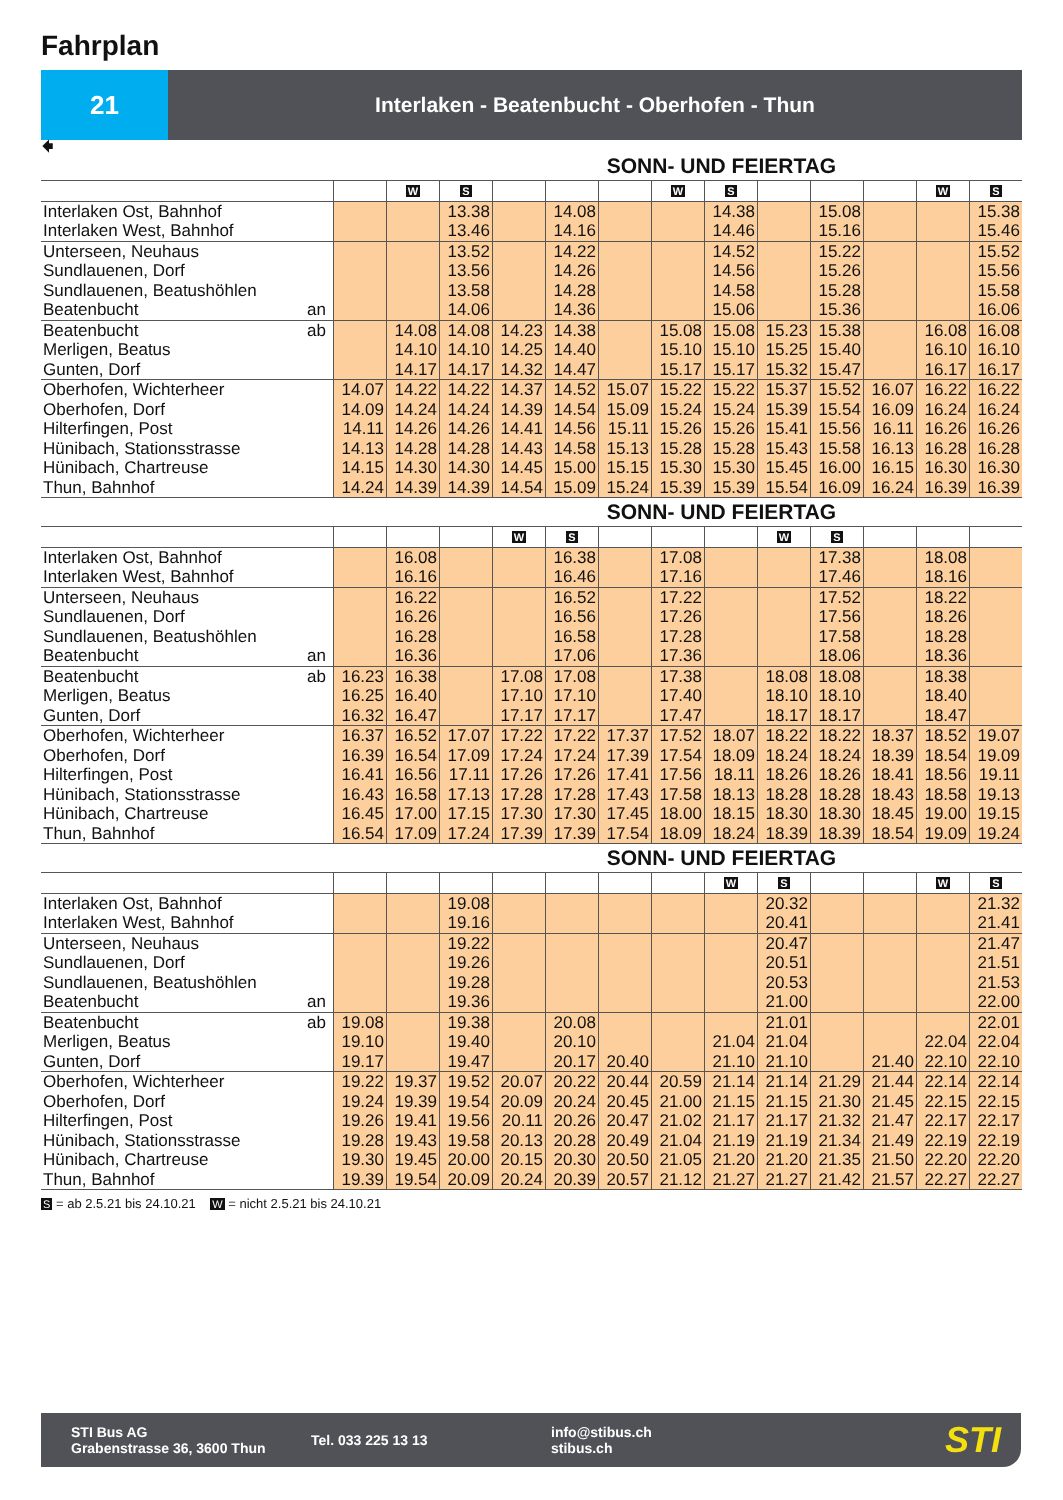Fahrplan
21
Interlaken - Beatenbucht - Oberhofen - Thun
🠸
SONN- UND FEIERTAG
| | | | W | S | | | | W | S | | | | W | S |
| Interlaken Ost, Bahnhof Interlaken West, Bahnhof | | | | 13.38 13.46 | | 14.08 14.16 | | | 14.38 14.46 | | 15.08 15.16 | | | 15.38 15.46 |
| Unterseen, Neuhaus Sundlauenen, Dorf Sundlauenen, Beatushöhlen Beatenbucht | an | | | 13.52 13.56 13.58 14.06 | | 14.22 14.26 14.28 14.36 | | | 14.52 14.56 14.58 15.06 | | 15.22 15.26 15.28 15.36 | | | 15.52 15.56 15.58 16.06 |
| Beatenbucht Merligen, Beatus Gunten, Dorf | ab | | 14.08 14.10 14.17 | 14.08 14.10 14.17 | 14.23 14.25 14.32 | 14.38 14.40 14.47 | | 15.08 15.10 15.17 | 15.08 15.10 15.17 | 15.23 15.25 15.32 | 15.38 15.40 15.47 | | 16.08 16.10 16.17 | 16.08 16.10 16.17 |
| Oberhofen, Wichterheer Oberhofen, Dorf Hilterfingen, Post Hünibach, Stationsstrasse Hünibach, Chartreuse Thun, Bahnhof | | 14.07 14.09 14.11 14.13 14.15 14.24 | 14.22 14.24 14.26 14.28 14.30 14.39 | 14.22 14.24 14.26 14.28 14.30 14.39 | 14.37 14.39 14.41 14.43 14.45 14.54 | 14.52 14.54 14.56 14.58 15.00 15.09 | 15.07 15.09 15.11 15.13 15.15 15.24 | 15.22 15.24 15.26 15.28 15.30 15.39 | 15.22 15.24 15.26 15.28 15.30 15.39 | 15.37 15.39 15.41 15.43 15.45 15.54 | 15.52 15.54 15.56 15.58 16.00 16.09 | 16.07 16.09 16.11 16.13 16.15 16.24 | 16.22 16.24 16.26 16.28 16.30 16.39 | 16.22 16.24 16.26 16.28 16.30 16.39 |
SONN- UND FEIERTAG
| | | | | | W | S | | | | W | S | | | |
| Interlaken Ost, Bahnhof Interlaken West, Bahnhof | | | 16.08 16.16 | | | 16.38 16.46 | | 17.08 17.16 | | | 17.38 17.46 | | 18.08 18.16 | |
| Unterseen, Neuhaus Sundlauenen, Dorf Sundlauenen, Beatushöhlen Beatenbucht | an | | 16.22 16.26 16.28 16.36 | | | 16.52 16.56 16.58 17.06 | | 17.22 17.26 17.28 17.36 | | | 17.52 17.56 17.58 18.06 | | 18.22 18.26 18.28 18.36 | |
| Beatenbucht Merligen, Beatus Gunten, Dorf | ab | 16.23 16.25 16.32 | 16.38 16.40 16.47 | | 17.08 17.10 17.17 | 17.08 17.10 17.17 | | 17.38 17.40 17.47 | | 18.08 18.10 18.17 | 18.08 18.10 18.17 | | 18.38 18.40 18.47 | |
| Oberhofen, Wichterheer Oberhofen, Dorf Hilterfingen, Post Hünibach, Stationsstrasse Hünibach, Chartreuse Thun, Bahnhof | | 16.37 16.39 16.41 16.43 16.45 16.54 | 16.52 16.54 16.56 16.58 17.00 17.09 | 17.07 17.09 17.11 17.13 17.15 17.24 | 17.22 17.24 17.26 17.28 17.30 17.39 | 17.22 17.24 17.26 17.28 17.30 17.39 | 17.37 17.39 17.41 17.43 17.45 17.54 | 17.52 17.54 17.56 17.58 18.00 18.09 | 18.07 18.09 18.11 18.13 18.15 18.24 | 18.22 18.24 18.26 18.28 18.30 18.39 | 18.22 18.24 18.26 18.28 18.30 18.39 | 18.37 18.39 18.41 18.43 18.45 18.54 | 18.52 18.54 18.56 18.58 19.00 19.09 | 19.07 19.09 19.11 19.13 19.15 19.24 |
SONN- UND FEIERTAG
| | | | | | | | | | W | S | | | W | S |
| Interlaken Ost, Bahnhof Interlaken West, Bahnhof | | | | 19.08 19.16 | | | | | | 20.32 20.41 | | | | 21.32 21.41 |
| Unterseen, Neuhaus Sundlauenen, Dorf Sundlauenen, Beatushöhlen Beatenbucht | an | | | 19.22 19.26 19.28 19.36 | | | | | | 20.47 20.51 20.53 21.00 | | | | 21.47 21.51 21.53 22.00 |
| Beatenbucht Merligen, Beatus Gunten, Dorf | ab | 19.08 19.10 19.17 | | 19.38 19.40 19.47 | | 20.08 20.10 20.17 | 20.40 | | 21.04 21.10 | 21.01 21.04 21.10 | | 21.40 | 22.04 22.10 | 22.01 22.04 22.10 |
| Oberhofen, Wichterheer Oberhofen, Dorf Hilterfingen, Post Hünibach, Stationsstrasse Hünibach, Chartreuse Thun, Bahnhof | | 19.22 19.24 19.26 19.28 19.30 19.39 | 19.37 19.39 19.41 19.43 19.45 19.54 | 19.52 19.54 19.56 19.58 20.00 20.09 | 20.07 20.09 20.11 20.13 20.15 20.24 | 20.22 20.24 20.26 20.28 20.30 20.39 | 20.44 20.45 20.47 20.49 20.50 20.57 | 20.59 21.00 21.02 21.04 21.05 21.12 | 21.14 21.15 21.17 21.19 21.20 21.27 | 21.14 21.15 21.17 21.19 21.20 21.27 | 21.29 21.30 21.32 21.34 21.35 21.42 | 21.44 21.45 21.47 21.49 21.50 21.57 | 22.14 22.15 22.17 22.19 22.20 22.27 | 22.14 22.15 22.17 22.19 22.20 22.27 |
S = ab 2.5.21 bis 24.10.21 W = nicht 2.5.21 bis 24.10.21
STI Bus AG
Grabenstrasse 36, 3600 Thun
Tel. 033 225 13 13
info@stibus.ch
stibus.ch
STI